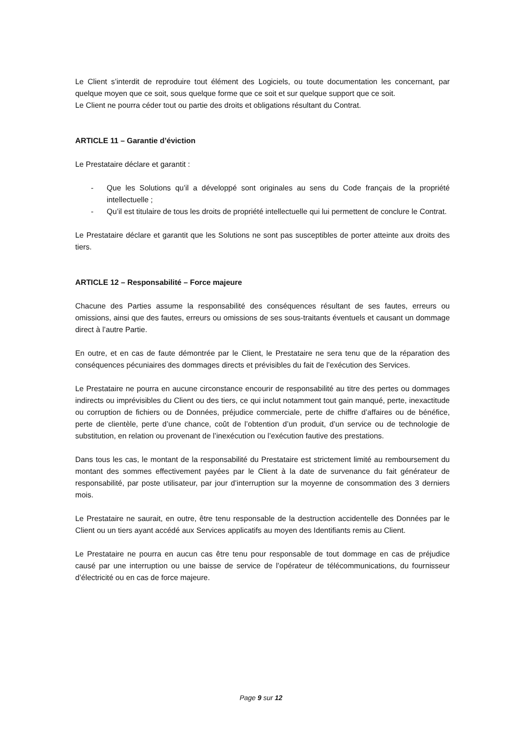Le Client s’interdit de reproduire tout élément des Logiciels, ou toute documentation les concernant, par quelque moyen que ce soit, sous quelque forme que ce soit et sur quelque support que ce soit.
Le Client ne pourra céder tout ou partie des droits et obligations résultant du Contrat.
ARTICLE 11 – Garantie d’éviction
Le Prestataire déclare et garantit :
- Que les Solutions qu’il a développé sont originales au sens du Code français de la propriété intellectuelle ;
- Qu’il est titulaire de tous les droits de propriété intellectuelle qui lui permettent de conclure le Contrat.
Le Prestataire déclare et garantit que les Solutions ne sont pas susceptibles de porter atteinte aux droits des tiers.
ARTICLE 12 – Responsabilité – Force majeure
Chacune des Parties assume la responsabilité des conséquences résultant de ses fautes, erreurs ou omissions, ainsi que des fautes, erreurs ou omissions de ses sous-traitants éventuels et causant un dommage direct à l’autre Partie.
En outre, et en cas de faute démontrée par le Client, le Prestataire ne sera tenu que de la réparation des conséquences pécuniaires des dommages directs et prévisibles du fait de l’exécution des Services.
Le Prestataire ne pourra en aucune circonstance encourir de responsabilité au titre des pertes ou dommages indirects ou imprévisibles du Client ou des tiers, ce qui inclut notamment tout gain manqué, perte, inexactitude ou corruption de fichiers ou de Données, préjudice commerciale, perte de chiffre d’affaires ou de bénéfice, perte de clientèle, perte d’une chance, coût de l’obtention d’un produit, d’un service ou de technologie de substitution, en relation ou provenant de l’inexécution ou l’exécution fautive des prestations.
Dans tous les cas, le montant de la responsabilité du Prestataire est strictement limité au remboursement du montant des sommes effectivement payées par le Client à la date de survenance du fait générateur de responsabilité, par poste utilisateur, par jour d’interruption sur la moyenne de consommation des 3 derniers mois.
Le Prestataire ne saurait, en outre, être tenu responsable de la destruction accidentelle des Données par le Client ou un tiers ayant accédé aux Services applicatifs au moyen des Identifiants remis au Client.
Le Prestataire ne pourra en aucun cas être tenu pour responsable de tout dommage en cas de préjudice causé par une interruption ou une baisse de service de l’opérateur de télécommunications, du fournisseur d’électricité ou en cas de force majeure.
Page 9 sur 12